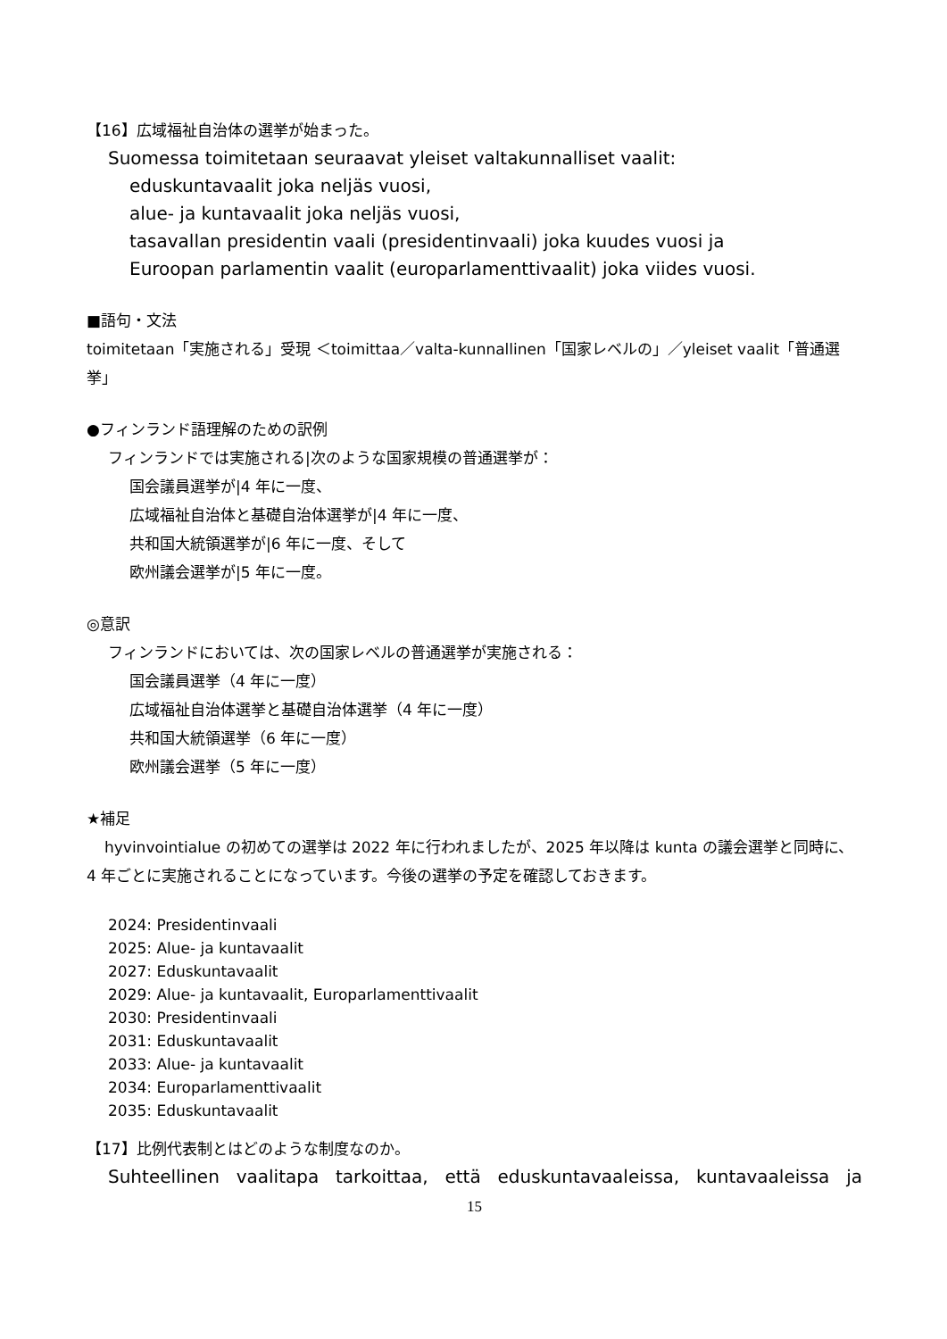【16】広域福祉自治体の選挙が始まった。
Suomessa toimitetaan seuraavat yleiset valtakunnalliset vaalit:
eduskuntavaalit joka neljäs vuosi,
alue- ja kuntavaalit joka neljäs vuosi,
tasavallan presidentin vaali (presidentinvaali) joka kuudes vuosi ja
Euroopan parlamentin vaalit (europarlamenttivaalit) joka viides vuosi.
■語句・文法
toimitetaan「実施される」受現 ＜toimittaa／valta-kunnallinen「国家レベルの」／yleiset vaalit「普通選挙」
●フィンランド語理解のための訳例
フィンランドでは実施される|次のような国家規模の普通選挙が：
国会議員選挙が|4 年に一度、
広域福祉自治体と基礎自治体選挙が|4 年に一度、
共和国大統領選挙が|6 年に一度、そして
欧州議会選挙が|5 年に一度。
◎意訳
フィンランドにおいては、次の国家レベルの普通選挙が実施される：
国会議員選挙（4 年に一度）
広域福祉自治体選挙と基礎自治体選挙（4 年に一度）
共和国大統領選挙（6 年に一度）
欧州議会選挙（5 年に一度）
★補足
hyvinvointialue の初めての選挙は 2022 年に行われましたが、2025 年以降は kunta の議会選挙と同時に、4 年ごとに実施されることになっています。今後の選挙の予定を確認しておきます。
2024: Presidentinvaali
2025: Alue- ja kuntavaalit
2027: Eduskuntavaalit
2029: Alue- ja kuntavaalit, Europarlamenttivaalit
2030: Presidentinvaali
2031: Eduskuntavaalit
2033: Alue- ja kuntavaalit
2034: Europarlamenttivaalit
2035: Eduskuntavaalit
【17】比例代表制とはどのような制度なのか。
Suhteellinen vaalitapa tarkoittaa, että eduskuntavaaleissa, kuntavaaleissa ja
15